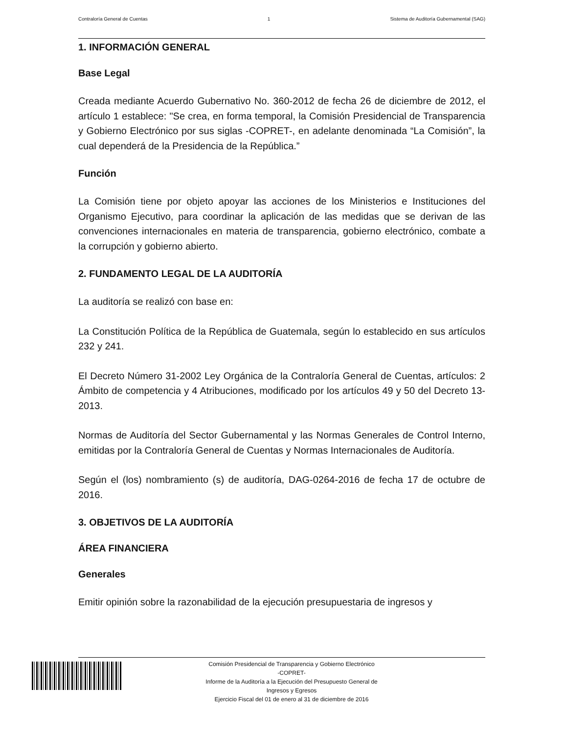Contraloría General de Cuentas 1 Sistema de Auditoría Gubernamental (SAG)
1. INFORMACIÓN GENERAL
Base Legal
Creada mediante Acuerdo Gubernativo No. 360-2012 de fecha 26 de diciembre de 2012, el artículo 1 establece: "Se crea, en forma temporal, la Comisión Presidencial de Transparencia y Gobierno Electrónico por sus siglas -COPRET-, en adelante denominada “La Comisión”, la cual dependerá de la Presidencia de la República.”
Función
La Comisión tiene por objeto apoyar las acciones de los Ministerios e Instituciones del Organismo Ejecutivo, para coordinar la aplicación de las medidas que se derivan de las convenciones internacionales en materia de transparencia, gobierno electrónico, combate a la corrupción y gobierno abierto.
2. FUNDAMENTO LEGAL DE LA AUDITORÍA
La auditoría se realizó con base en:
La Constitución Política de la República de Guatemala, según lo establecido en sus artículos 232 y 241.
El Decreto Número 31-2002 Ley Orgánica de la Contraloría General de Cuentas, artículos: 2 Ámbito de competencia y 4 Atribuciones, modificado por los artículos 49 y 50 del Decreto 13-2013.
Normas de Auditoría del Sector Gubernamental y las Normas Generales de Control Interno, emitidas por la Contraloría General de Cuentas y Normas Internacionales de Auditoría.
Según el (los) nombramiento (s) de auditoría, DAG-0264-2016 de fecha 17 de octubre de 2016.
3. OBJETIVOS DE LA AUDITORÍA
ÁREA FINANCIERA
Generales
Emitir opinión sobre la razonabilidad de la ejecución presupuestaria de ingresos y
Comisión Presidencial de Transparencia y Gobierno Electrónico
-COPRET-
Informe de la Auditoría a la Ejecución del Presupuesto General de
Ingresos y Egresos
Ejercicio Fiscal del 01 de enero al 31 de diciembre de 2016